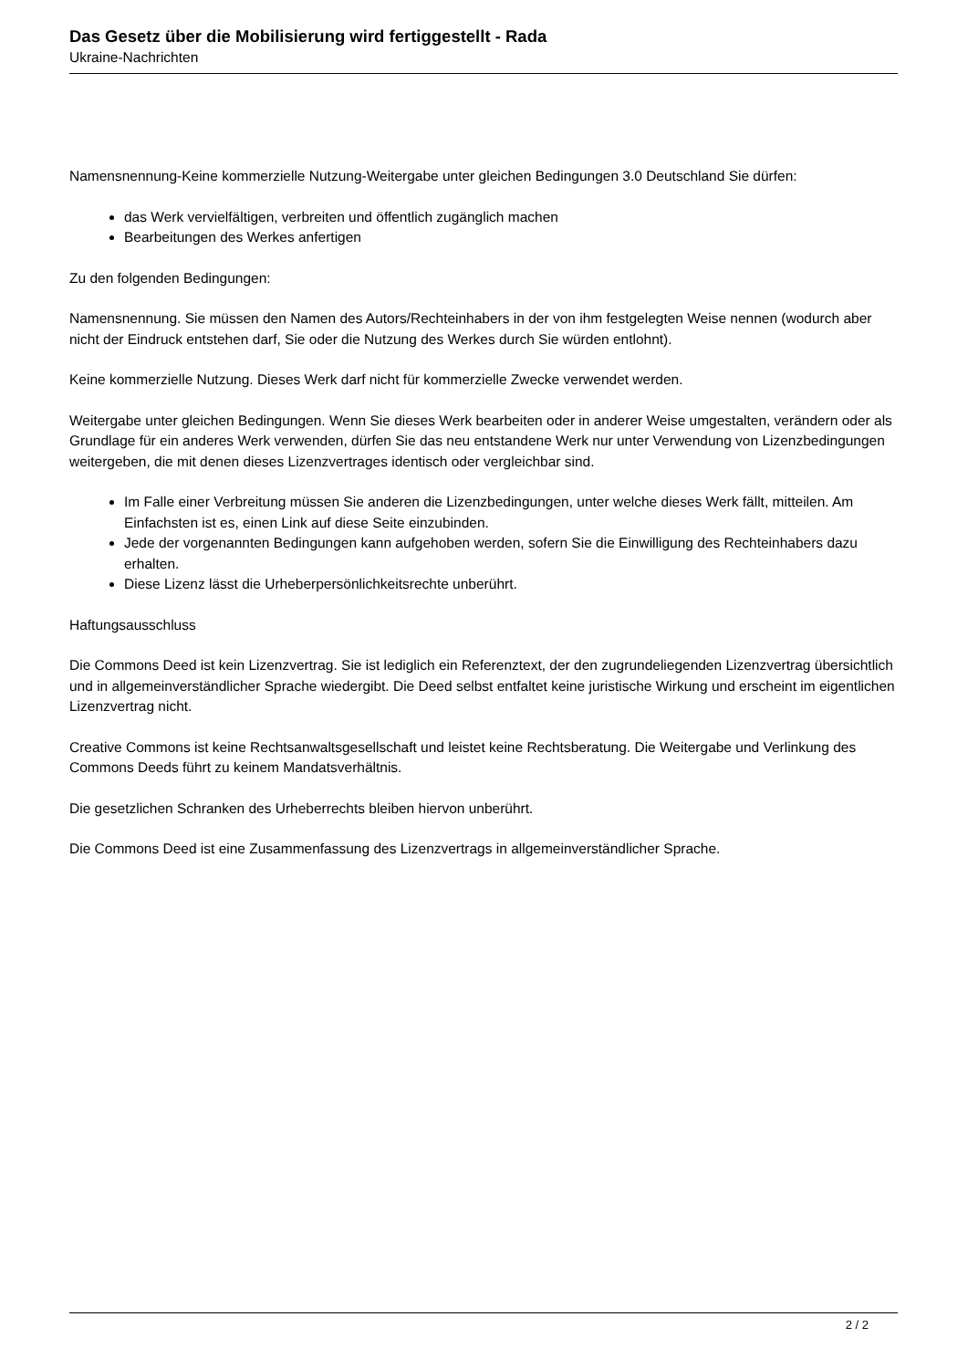Das Gesetz über die Mobilisierung wird fertiggestellt - Rada
Ukraine-Nachrichten
Namensnennung-Keine kommerzielle Nutzung-Weitergabe unter gleichen Bedingungen 3.0 Deutschland Sie dürfen:
das Werk vervielfältigen, verbreiten und öffentlich zugänglich machen
Bearbeitungen des Werkes anfertigen
Zu den folgenden Bedingungen:
Namensnennung. Sie müssen den Namen des Autors/Rechteinhabers in der von ihm festgelegten Weise nennen (wodurch aber nicht der Eindruck entstehen darf, Sie oder die Nutzung des Werkes durch Sie würden entlohnt).
Keine kommerzielle Nutzung. Dieses Werk darf nicht für kommerzielle Zwecke verwendet werden.
Weitergabe unter gleichen Bedingungen. Wenn Sie dieses Werk bearbeiten oder in anderer Weise umgestalten, verändern oder als Grundlage für ein anderes Werk verwenden, dürfen Sie das neu entstandene Werk nur unter Verwendung von Lizenzbedingungen weitergeben, die mit denen dieses Lizenzvertrages identisch oder vergleichbar sind.
Im Falle einer Verbreitung müssen Sie anderen die Lizenzbedingungen, unter welche dieses Werk fällt, mitteilen. Am Einfachsten ist es, einen Link auf diese Seite einzubinden.
Jede der vorgenannten Bedingungen kann aufgehoben werden, sofern Sie die Einwilligung des Rechteinhabers dazu erhalten.
Diese Lizenz lässt die Urheberpersönlichkeitsrechte unberührt.
Haftungsausschluss
Die Commons Deed ist kein Lizenzvertrag. Sie ist lediglich ein Referenztext, der den zugrundeliegenden Lizenzvertrag übersichtlich und in allgemeinverständlicher Sprache wiedergibt. Die Deed selbst entfaltet keine juristische Wirkung und erscheint im eigentlichen Lizenzvertrag nicht.
Creative Commons ist keine Rechtsanwaltsgesellschaft und leistet keine Rechtsberatung. Die Weitergabe und Verlinkung des Commons Deeds führt zu keinem Mandatsverhältnis.
Die gesetzlichen Schranken des Urheberrechts bleiben hiervon unberührt.
Die Commons Deed ist eine Zusammenfassung des Lizenzvertrags in allgemeinverständlicher Sprache.
2 / 2